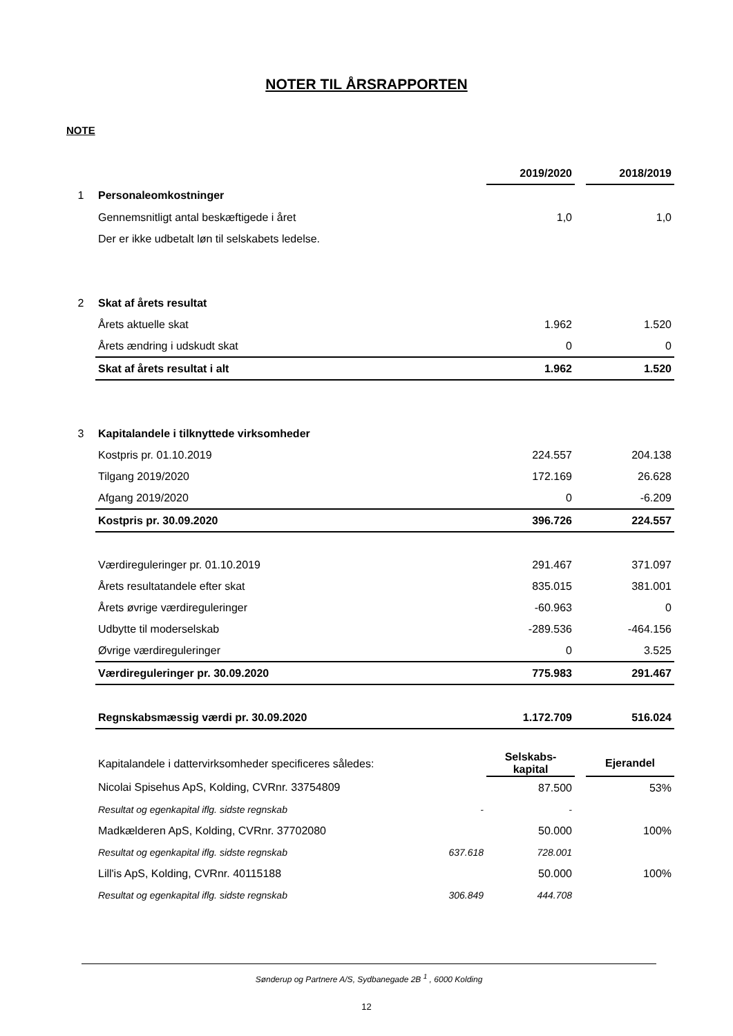NOTER TIL ÅRSRAPPORTEN
NOTE
| | | | 2019/2020 | | 2018/2019 |
| 1 | Personaleomkostninger | | | | |
| | Gennemsnitligt antal beskæftigede i året | | 1,0 | | 1,0 |
| | Der er ikke udbetalt løn til selskabets ledelse. | | | | |
| 2 | Skat af årets resultat | | | | |
| | Årets aktuelle skat | | 1.962 | | 1.520 |
| | Årets ændring i udskudt skat | | 0 | | 0 |
| | Skat af årets resultat i alt | | 1.962 | | 1.520 |
| 3 | Kapitalandele i tilknyttede virksomheder | | | | |
| | Kostpris pr. 01.10.2019 | | 224.557 | | 204.138 |
| | Tilgang 2019/2020 | | 172.169 | | 26.628 |
| | Afgang 2019/2020 | | 0 | | -6.209 |
| | Kostpris pr. 30.09.2020 | | 396.726 | | 224.557 |
| | Værdireguleringer pr. 01.10.2019 | | 291.467 | | 371.097 |
| | Årets resultatandele efter skat | | 835.015 | | 381.001 |
| | Årets øvrige værdireguleringer | | -60.963 | | 0 |
| | Udbytte til moderselskab | | -289.536 | | -464.156 |
| | Øvrige værdireguleringer | | 0 | | 3.525 |
| | Værdireguleringer pr. 30.09.2020 | | 775.983 | | 291.467 |
| | Regnskabsmæssig værdi pr. 30.09.2020 | | 1.172.709 | | 516.024 |
| | Kapitalandele i dattervirksomheder specificeres således: | | Selskabs- kapital | | Ejerandel |
| | Nicolai Spisehus ApS, Kolding, CVRnr. 33754809 | | 87.500 | | 53% |
| | Resultat og egenkapital iflg. sidste regnskab | - | - | | |
| | Madkælderen ApS, Kolding, CVRnr. 37702080 | | 50.000 | | 100% |
| | Resultat og egenkapital iflg. sidste regnskab | 637.618 | 728.001 | | |
| | Lill'is ApS, Kolding, CVRnr. 40115188 | | 50.000 | | 100% |
| | Resultat og egenkapital iflg. sidste regnskab | 306.849 | 444.708 | | |
Sønderup og Partnere A/S, Sydbanegade 2B <sup>1</sup> , 6000 Kolding
12